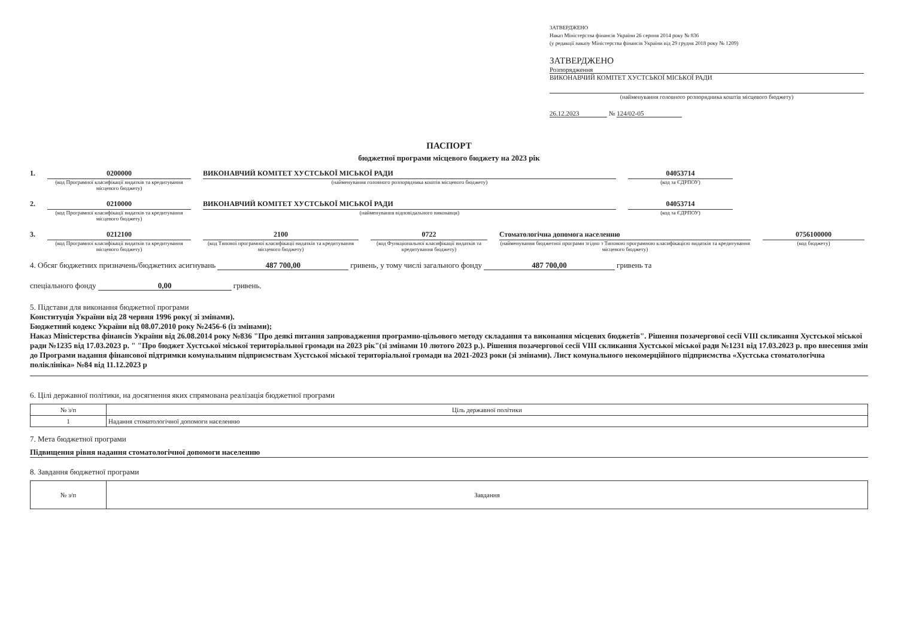ЗАТВЕРДЖЕНО
Наказ Міністерства фінансів України 26 серпня 2014 року № 836
(у редакції наказу Міністерства фінансів України від 29 грудня 2018 року № 1209)
ЗАТВЕРДЖЕНО
Розпорядження
ВИКОНАВЧИЙ КОМІТЕТ ХУСТСЬКОЇ МІСЬКОЇ РАДИ
(найменування головного розпорядника коштів місцевого бюджету)
26.12.2023 № 124/02-05
ПАСПОРТ
бюджетної програми місцевого бюджету на 2023 рік
1. 0200000
(код Програмної класифікації видатків та кредитування місцевого бюджету)
ВИКОНАВЧИЙ КОМІТЕТ ХУСТСЬКОЇ МІСЬКОЇ РАДИ
(найменування головного розпорядника коштів місцевого бюджету)
04053714
(код за ЄДРПОУ)
2. 0210000
(код Програмної класифікації видатків та кредитування місцевого бюджету)
ВИКОНАВЧИЙ КОМІТЕТ ХУСТСЬКОЇ МІСЬКОЇ РАДИ
(найменування відповідального виконавця)
04053714
(код за ЄДРПОУ)
3. 0212100
(код Програмної класифікації видатків та кредитування місцевого бюджету)
2100
(код Типової програмної класифікації видатків та кредитування місцевого бюджету)
0722
(код Функціональної класифікації видатків та кредитування бюджету)
Стоматологічна допомога населенню
(найменування бюджетної програми згідно з Типовою програмною класифікацією видатків та кредитування місцевого бюджету)
0756100000
(код бюджету)
4. Обсяг бюджетних призначень/бюджетних асигнувань 487 700,00 гривень, у тому числі загального фонду 487 700,00 гривень та
спеціального фонду 0,00 гривень.
5. Підстави для виконання бюджетної програми
Конституція України від 28 червня 1996 року( зі змінами).
Бюджетний кодекс України від 08.07.2010 року №2456-6 (із змінами);
Наказ Міністерства фінансів України від 26.08.2014 року №836 "Про деякі питання запровадження програмно-цільового методу складання та виконання місцевих бюджетів". Рішення позачергової сесії VIII скликання Хустської міської ради №1235 від 17.03.2023 р. " "Про бюджет Хустської міської територіальної громади на 2023 рік"(зі змінами 10 лютого 2023 р.). Рішення позачергової сесії VIII скликання Хустської міської ради №1231 від 17.03.2023 р. про внесення змін до Програми надання фінансової підтримки комунальним підприємствам Хустської міської територіальної громади на 2021-2023 роки (зі змінами). Лист комунального некомерційного підприємства «Хустська стоматологічна поліклініка» №84 від 11.12.2023 р
6. Цілі державної політики, на досягнення яких спрямована реалізація бюджетної програми
| № з/п | Ціль державної політики |
| --- | --- |
| 1 | Надання стоматологічної допомоги населенню |
7. Мета бюджетної програми
Підвищення рівня надання стоматологічної допомоги населенню
8. Завдання бюджетної програми
| № з/п | Завдання |
| --- | --- |